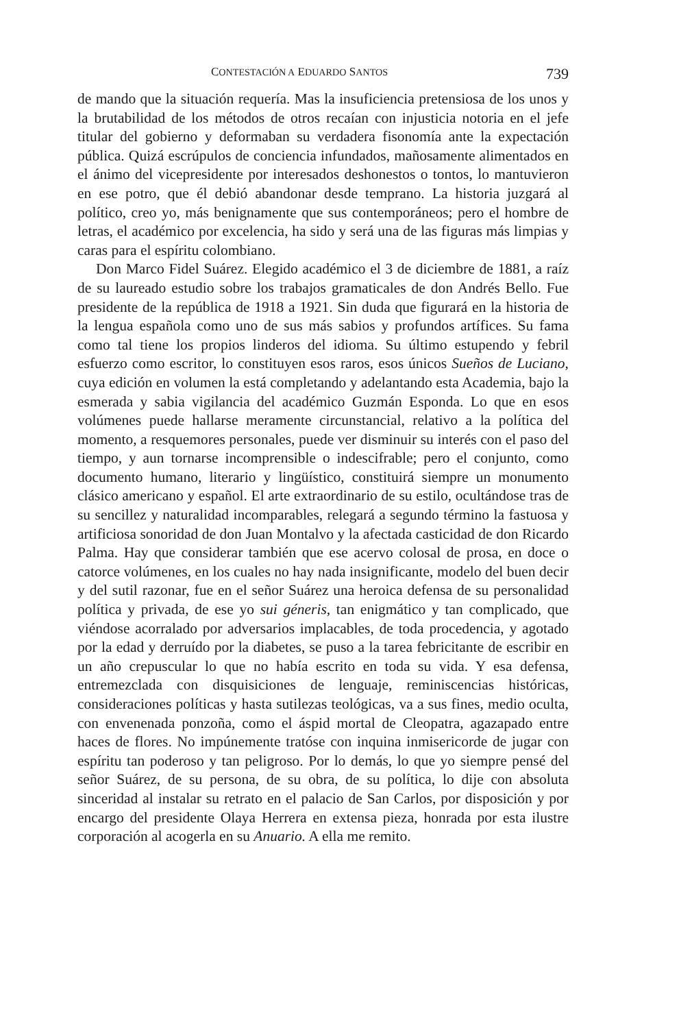CONTESTACIÓN A EDUARDO SANTOS 739
de mando que la situación requería. Mas la insuficiencia pretensiosa de los unos y la brutabilidad de los métodos de otros recaían con injusticia notoria en el jefe titular del gobierno y deformaban su verdadera fisonomía ante la expectación pública. Quizá escrúpulos de conciencia infundados, mañosamente alimentados en el ánimo del vicepresidente por interesados deshonestos o tontos, lo mantuvieron en ese potro, que él debió abandonar desde temprano. La historia juzgará al político, creo yo, más benignamente que sus contemporáneos; pero el hombre de letras, el académico por excelencia, ha sido y será una de las figuras más limpias y caras para el espíritu colombiano.
Don Marco Fidel Suárez. Elegido académico el 3 de diciembre de 1881, a raíz de su laureado estudio sobre los trabajos gramaticales de don Andrés Bello. Fue presidente de la república de 1918 a 1921. Sin duda que figurará en la historia de la lengua española como uno de sus más sabios y profundos artífices. Su fama como tal tiene los propios linderos del idioma. Su último estupendo y febril esfuerzo como escritor, lo constituyen esos raros, esos únicos Sueños de Luciano, cuya edición en volumen la está completando y adelantando esta Academia, bajo la esmerada y sabia vigilancia del académico Guzmán Esponda. Lo que en esos volúmenes puede hallarse meramente circunstancial, relativo a la política del momento, a resquemores personales, puede ver disminuir su interés con el paso del tiempo, y aun tornarse incomprensible o indescifrable; pero el conjunto, como documento humano, literario y lingüístico, constituirá siempre un monumento clásico americano y español. El arte extraordinario de su estilo, ocultándose tras de su sencillez y naturalidad incomparables, relegará a segundo término la fastuosa y artificiosa sonoridad de don Juan Montalvo y la afectada casticidad de don Ricardo Palma. Hay que considerar también que ese acervo colosal de prosa, en doce o catorce volúmenes, en los cuales no hay nada insignificante, modelo del buen decir y del sutil razonar, fue en el señor Suárez una heroica defensa de su personalidad política y privada, de ese yo sui géneris, tan enigmático y tan complicado, que viéndose acorralado por adversarios implacables, de toda procedencia, y agotado por la edad y derruído por la diabetes, se puso a la tarea febricitante de escribir en un año crepuscular lo que no había escrito en toda su vida. Y esa defensa, entremezclada con disquisiciones de lenguaje, reminiscencias históricas, consideraciones políticas y hasta sutilezas teológicas, va a sus fines, medio oculta, con envenenada ponzoña, como el áspid mortal de Cleopatra, agazapado entre haces de flores. No impúnemente tratóse con inquina inmisericorde de jugar con espíritu tan poderoso y tan peligroso. Por lo demás, lo que yo siempre pensé del señor Suárez, de su persona, de su obra, de su política, lo dije con absoluta sinceridad al instalar su retrato en el palacio de San Carlos, por disposición y por encargo del presidente Olaya Herrera en extensa pieza, honrada por esta ilustre corporación al acogerla en su Anuario. A ella me remito.